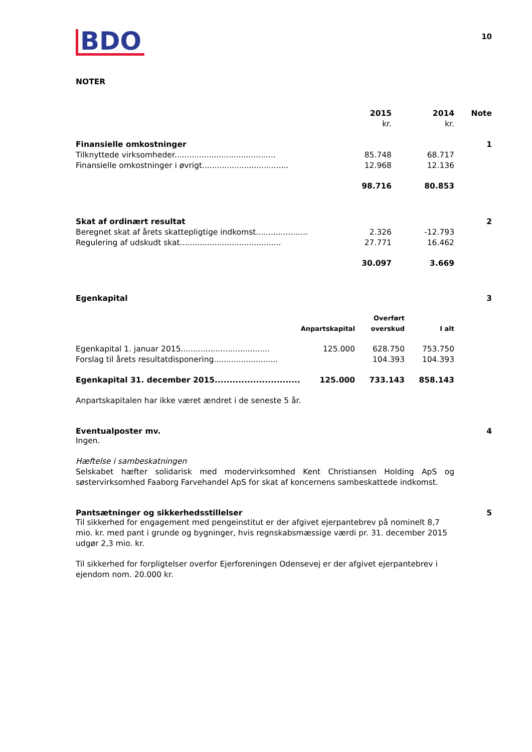BDO
10
NOTER
| | 2015 kr. | 2014 kr. | Note |
| --- | --- | --- | --- |
| Finansielle omkostninger | | | 1 |
| Tilknyttede virksomheder......................................... | 85.748 | 68.717 | |
| Finansielle omkostninger i øvrigt................................... | 12.968 | 12.136 | |
| | 98.716 | 80.853 | |
| Skat af ordinært resultat | | | 2 |
| Beregnet skat af årets skattepligtige indkomst..................... | 2.326 | -12.793 | |
| Regulering af udskudt skat......................................... | 27.771 | 16.462 | |
| | 30.097 | 3.669 | |
Egenkapital 3
| | Anpartskapital | Overført overskud | I alt |
| --- | --- | --- | --- |
| Egenkapital 1. januar 2015.................................... | 125.000 | 628.750 | 753.750 |
| Forslag til årets resultatdisponering.......................... | | 104.393 | 104.393 |
| Egenkapital 31. december 2015............................. | 125.000 | 733.143 | 858.143 |
Anpartskapitalen har ikke været ændret i de seneste 5 år.
Eventualposter mv. 4
Ingen.
Hæftelse i sambeskatningen
Selskabet hæfter solidarisk med modervirksomhed Kent Christiansen Holding ApS og søstervirksomhed Faaborg Farvehandel ApS for skat af koncernens sambeskattede indkomst.
Pantsætninger og sikkerhedsstillelser 5
Til sikkerhed for engagement med pengeinstitut er der afgivet ejerpantebrev på nominelt 8,7 mio. kr. med pant i grunde og bygninger, hvis regnskabsmæssige værdi pr. 31. december 2015 udgør 2,3 mio. kr.
Til sikkerhed for forpligtelser overfor Ejerforeningen Odensevej er der afgivet ejerpantebrev i ejendom nom. 20.000 kr.